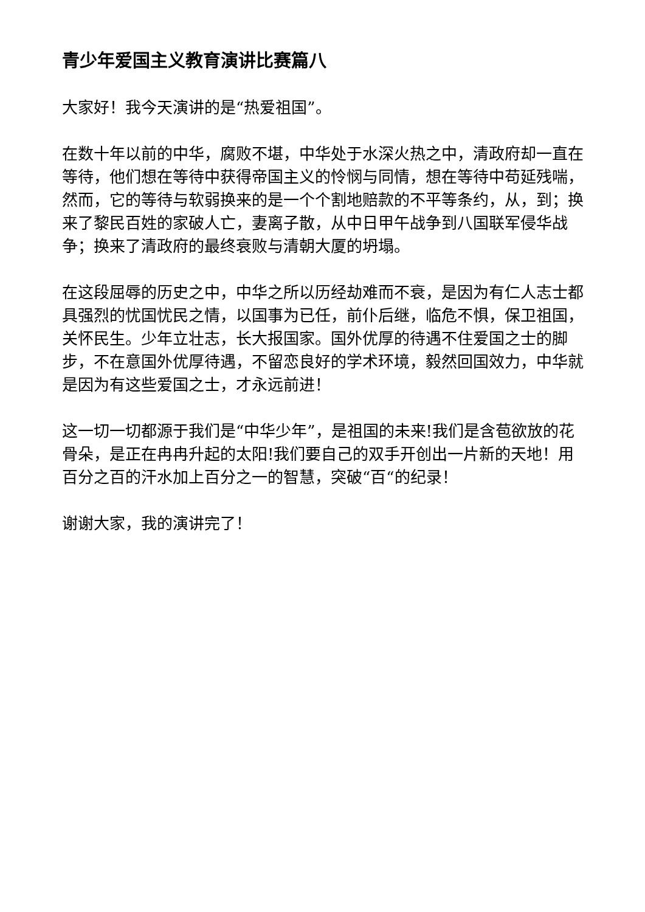青少年爱国主义教育演讲比赛篇八
大家好！我今天演讲的是“热爱祖国”。
在数十年以前的中华，腐败不堪，中华处于水深火热之中，清政府却一直在等待，他们想在等待中获得帝国主义的怜悯与同情，想在等待中苟延残喘，然而，它的等待与软弱换来的是一个个割地赔款的不平等条约，从，到；换来了黎民百姓的家破人亡，妻离子散，从中日甲午战争到八国联军侵华战争；换来了清政府的最终衰败与清朝大厦的坍塌。
在这段屈辱的历史之中，中华之所以历经劫难而不衰，是因为有仁人志士都具强烈的忧国忧民之情，以国事为已任，前仆后继，临危不惧，保卫祖国，关怀民生。少年立壮志，长大报国家。国外优厚的待遇不住爱国之士的脚步，不在意国外优厚待遇，不留恋良好的学术环境，毅然回国效力，中华就是因为有这些爱国之士，才永远前进！
这一切一切都源于我们是“中华少年”，是祖国的未来!我们是含苞欲放的花骨朵，是正在冉冉升起的太阳!我们要自己的双手开创出一片新的天地！用百分之百的汗水加上百分之一的智慧，突破“百“的纪录！
谢谢大家，我的演讲完了！